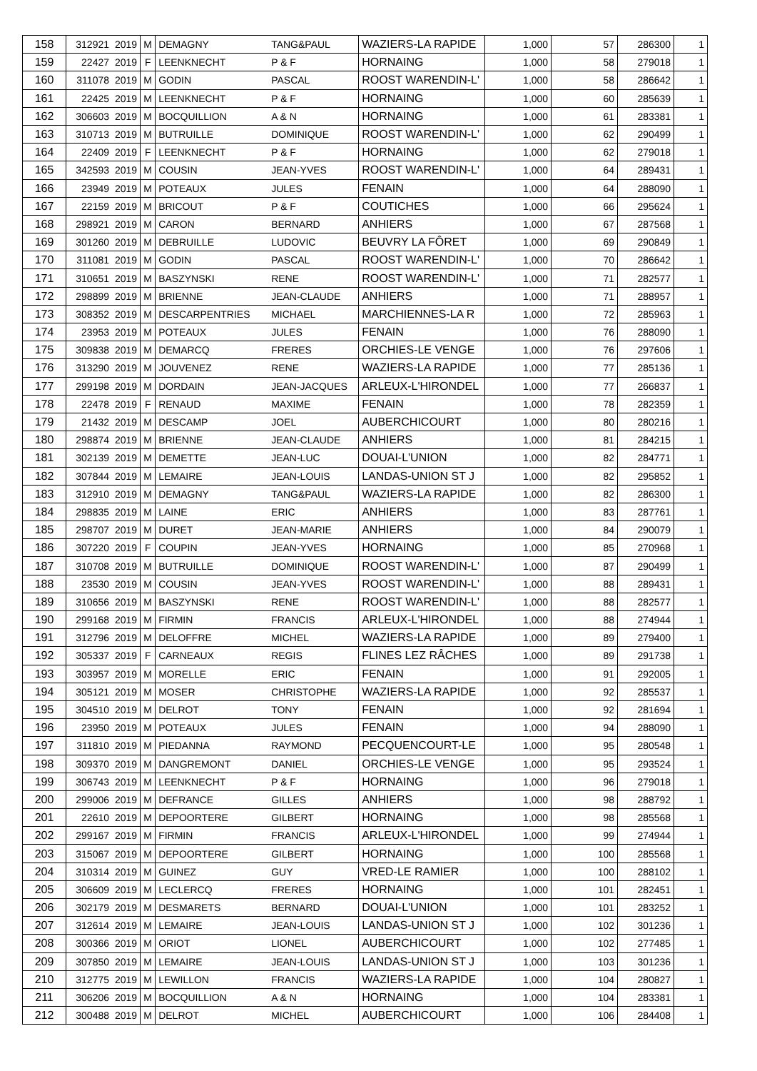| 158 | 312921 | 2019 | M | DEMAGNY | TANG&PAUL | WAZIERS-LA RAPIDE | 1,000 | 57 | 286300 | 1 |
| 159 | 22427 | 2019 | F | LEENKNECHT | P & F | HORNAING | 1,000 | 58 | 279018 | 1 |
| 160 | 311078 | 2019 | M | GODIN | PASCAL | ROOST WARENDIN-L' | 1,000 | 58 | 286642 | 1 |
| 161 | 22425 | 2019 | M | LEENKNECHT | P & F | HORNAING | 1,000 | 60 | 285639 | 1 |
| 162 | 306603 | 2019 | M | BOCQUILLION | A & N | HORNAING | 1,000 | 61 | 283381 | 1 |
| 163 | 310713 | 2019 | M | BUTRUILLE | DOMINIQUE | ROOST WARENDIN-L' | 1,000 | 62 | 290499 | 1 |
| 164 | 22409 | 2019 | F | LEENKNECHT | P & F | HORNAING | 1,000 | 62 | 279018 | 1 |
| 165 | 342593 | 2019 | M | COUSIN | JEAN-YVES | ROOST WARENDIN-L' | 1,000 | 64 | 289431 | 1 |
| 166 | 23949 | 2019 | M | POTEAUX | JULES | FENAIN | 1,000 | 64 | 288090 | 1 |
| 167 | 22159 | 2019 | M | BRICOUT | P & F | COUTICHES | 1,000 | 66 | 295624 | 1 |
| 168 | 298921 | 2019 | M | CARON | BERNARD | ANHIERS | 1,000 | 67 | 287568 | 1 |
| 169 | 301260 | 2019 | M | DEBRUILLE | LUDOVIC | BEUVRY LA FÔRET | 1,000 | 69 | 290849 | 1 |
| 170 | 311081 | 2019 | M | GODIN | PASCAL | ROOST WARENDIN-L' | 1,000 | 70 | 286642 | 1 |
| 171 | 310651 | 2019 | M | BASZYNSKI | RENE | ROOST WARENDIN-L' | 1,000 | 71 | 282577 | 1 |
| 172 | 298899 | 2019 | M | BRIENNE | JEAN-CLAUDE | ANHIERS | 1,000 | 71 | 288957 | 1 |
| 173 | 308352 | 2019 | M | DESCARPENTRIES | MICHAEL | MARCHIENNES-LA R | 1,000 | 72 | 285963 | 1 |
| 174 | 23953 | 2019 | M | POTEAUX | JULES | FENAIN | 1,000 | 76 | 288090 | 1 |
| 175 | 309838 | 2019 | M | DEMARCQ | FRERES | ORCHIES-LE VENGE | 1,000 | 76 | 297606 | 1 |
| 176 | 313290 | 2019 | M | JOUVENEZ | RENE | WAZIERS-LA RAPIDE | 1,000 | 77 | 285136 | 1 |
| 177 | 299198 | 2019 | M | DORDAIN | JEAN-JACQUES | ARLEUX-L'HIRONDEL | 1,000 | 77 | 266837 | 1 |
| 178 | 22478 | 2019 | F | RENAUD | MAXIME | FENAIN | 1,000 | 78 | 282359 | 1 |
| 179 | 21432 | 2019 | M | DESCAMP | JOEL | AUBERCHICOURT | 1,000 | 80 | 280216 | 1 |
| 180 | 298874 | 2019 | M | BRIENNE | JEAN-CLAUDE | ANHIERS | 1,000 | 81 | 284215 | 1 |
| 181 | 302139 | 2019 | M | DEMETTE | JEAN-LUC | DOUAI-L'UNION | 1,000 | 82 | 284771 | 1 |
| 182 | 307844 | 2019 | M | LEMAIRE | JEAN-LOUIS | LANDAS-UNION ST J | 1,000 | 82 | 295852 | 1 |
| 183 | 312910 | 2019 | M | DEMAGNY | TANG&PAUL | WAZIERS-LA RAPIDE | 1,000 | 82 | 286300 | 1 |
| 184 | 298835 | 2019 | M | LAINE | ERIC | ANHIERS | 1,000 | 83 | 287761 | 1 |
| 185 | 298707 | 2019 | M | DURET | JEAN-MARIE | ANHIERS | 1,000 | 84 | 290079 | 1 |
| 186 | 307220 | 2019 | F | COUPIN | JEAN-YVES | HORNAING | 1,000 | 85 | 270968 | 1 |
| 187 | 310708 | 2019 | M | BUTRUILLE | DOMINIQUE | ROOST WARENDIN-L' | 1,000 | 87 | 290499 | 1 |
| 188 | 23530 | 2019 | M | COUSIN | JEAN-YVES | ROOST WARENDIN-L' | 1,000 | 88 | 289431 | 1 |
| 189 | 310656 | 2019 | M | BASZYNSKI | RENE | ROOST WARENDIN-L' | 1,000 | 88 | 282577 | 1 |
| 190 | 299168 | 2019 | M | FIRMIN | FRANCIS | ARLEUX-L'HIRONDEL | 1,000 | 88 | 274944 | 1 |
| 191 | 312796 | 2019 | M | DELOFFRE | MICHEL | WAZIERS-LA RAPIDE | 1,000 | 89 | 279400 | 1 |
| 192 | 305337 | 2019 | F | CARNEAUX | REGIS | FLINES LEZ RÂCHES | 1,000 | 89 | 291738 | 1 |
| 193 | 303957 | 2019 | M | MORELLE | ERIC | FENAIN | 1,000 | 91 | 292005 | 1 |
| 194 | 305121 | 2019 | M | MOSER | CHRISTOPHE | WAZIERS-LA RAPIDE | 1,000 | 92 | 285537 | 1 |
| 195 | 304510 | 2019 | M | DELROT | TONY | FENAIN | 1,000 | 92 | 281694 | 1 |
| 196 | 23950 | 2019 | M | POTEAUX | JULES | FENAIN | 1,000 | 94 | 288090 | 1 |
| 197 | 311810 | 2019 | M | PIEDANNA | RAYMOND | PECQUENCOURT-LE | 1,000 | 95 | 280548 | 1 |
| 198 | 309370 | 2019 | M | DANGREMONT | DANIEL | ORCHIES-LE VENGE | 1,000 | 95 | 293524 | 1 |
| 199 | 306743 | 2019 | M | LEENKNECHT | P & F | HORNAING | 1,000 | 96 | 279018 | 1 |
| 200 | 299006 | 2019 | M | DEFRANCE | GILLES | ANHIERS | 1,000 | 98 | 288792 | 1 |
| 201 | 22610 | 2019 | M | DEPOORTERE | GILBERT | HORNAING | 1,000 | 98 | 285568 | 1 |
| 202 | 299167 | 2019 | M | FIRMIN | FRANCIS | ARLEUX-L'HIRONDEL | 1,000 | 99 | 274944 | 1 |
| 203 | 315067 | 2019 | M | DEPOORTERE | GILBERT | HORNAING | 1,000 | 100 | 285568 | 1 |
| 204 | 310314 | 2019 | M | GUINEZ | GUY | VRED-LE RAMIER | 1,000 | 100 | 288102 | 1 |
| 205 | 306609 | 2019 | M | LECLERCQ | FRERES | HORNAING | 1,000 | 101 | 282451 | 1 |
| 206 | 302179 | 2019 | M | DESMARETS | BERNARD | DOUAI-L'UNION | 1,000 | 101 | 283252 | 1 |
| 207 | 312614 | 2019 | M | LEMAIRE | JEAN-LOUIS | LANDAS-UNION ST J | 1,000 | 102 | 301236 | 1 |
| 208 | 300366 | 2019 | M | ORIOT | LIONEL | AUBERCHICOURT | 1,000 | 102 | 277485 | 1 |
| 209 | 307850 | 2019 | M | LEMAIRE | JEAN-LOUIS | LANDAS-UNION ST J | 1,000 | 103 | 301236 | 1 |
| 210 | 312775 | 2019 | M | LEWILLON | FRANCIS | WAZIERS-LA RAPIDE | 1,000 | 104 | 280827 | 1 |
| 211 | 306206 | 2019 | M | BOCQUILLION | A & N | HORNAING | 1,000 | 104 | 283381 | 1 |
| 212 | 300488 | 2019 | M | DELROT | MICHEL | AUBERCHICOURT | 1,000 | 106 | 284408 | 1 |